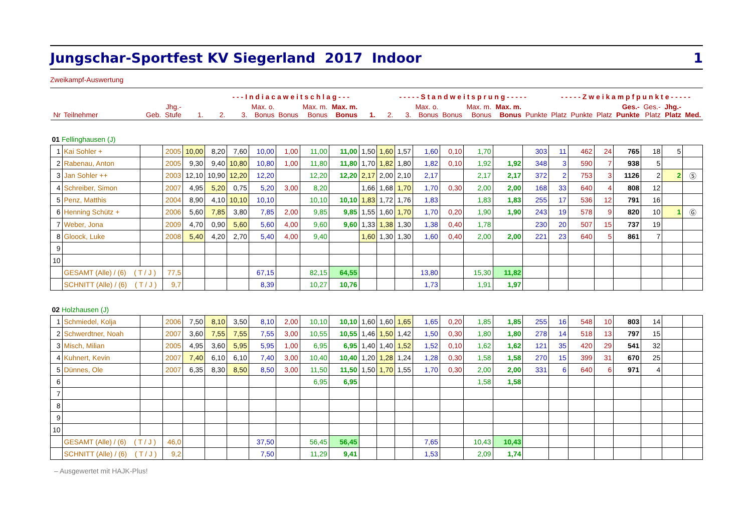Jungschar-Sportfest KV Siegerland 2017 Indoor 1
Zweikampf-Auswertung
| | | | | | - - - I n d i a c a w e i t s c h l a g - - - | | | | | | | - - - - - S t a n d w e i t s p r u n g - - - - - | | | | | | | - - - - - Z w e i k a m p f p u n k t e - - - - - | | | | | | |
| --- | --- | --- | --- | --- | --- | --- | --- | --- | --- | --- | --- | --- | --- | --- | --- | --- | --- | --- | --- | --- | --- | --- | --- | --- | --- |
| Nr | Teilnehmer | Geb. | Jhg.- Stufe | 1. | 2. | 3. | Max. o. Bonus | Bonus | Max. m. Bonus | Max. m. Bonus | 1. | 2. | 3. | Max. o. Bonus | Bonus | Max. m. Bonus | Max. m. Bonus | Punkte | Platz | Punkte | Platz | Ges.- Punkte | Ges.- Platz | Jhg.- Platz | Med. |
| 01 Fellinghausen (J) | | | | | | | | | | | | | | | | | | | | | | | | | |
| 1 | Kai Sohler + | | 2005 | 10,00 | 8,20 | 7,60 | 10,00 | 1,00 | 11,00 | 11,00 | 1,50 | 1,60 | 1,57 | 1,60 | 0,10 | 1,70 | | 303 | 11 | 462 | 24 | 765 | 18 | 5 | |
| 2 | Rabenau, Anton | | 2005 | 9,30 | 9,40 | 10,80 | 10,80 | 1,00 | 11,80 | 11,80 | 1,70 | 1,82 | 1,80 | 1,82 | 0,10 | 1,92 | 1,92 | 348 | 3 | 590 | 7 | 938 | 5 | | |
| 3 | Jan Sohler ++ | | 2003 | 12,10 | 10,90 | 12,20 | 12,20 | | 12,20 | 12,20 | 2,17 | 2,00 | 2,10 | 2,17 | | 2,17 | 2,17 | 372 | 2 | 753 | 3 | 1126 | 2 | 2 | Ⓢ |
| 4 | Schreiber, Simon | | 2007 | 4,95 | 5,20 | 0,75 | 5,20 | 3,00 | 8,20 | | 1,66 | 1,68 | 1,70 | 1,70 | 0,30 | 2,00 | 2,00 | 168 | 33 | 640 | 4 | 808 | 12 | | |
| 5 | Penz, Matthis | | 2004 | 8,90 | 4,10 | 10,10 | 10,10 | | 10,10 | 10,10 | 1,83 | 1,72 | 1,76 | 1,83 | | 1,83 | 1,83 | 255 | 17 | 536 | 12 | 791 | 16 | | |
| 6 | Henning Schütz + | | 2006 | 5,60 | 7,85 | 3,80 | 7,85 | 2,00 | 9,85 | 9,85 | 1,55 | 1,60 | 1,70 | 1,70 | 0,20 | 1,90 | 1,90 | 243 | 19 | 578 | 9 | 820 | 10 | 1 | Ⓖ |
| 7 | Weber, Jona | | 2009 | 4,70 | 0,90 | 5,60 | 5,60 | 4,00 | 9,60 | 9,60 | 1,33 | 1,38 | 1,30 | 1,38 | 0,40 | 1,78 | | 230 | 20 | 507 | 15 | 737 | 19 | | |
| 8 | Gloock, Luke | | 2008 | 5,40 | 4,20 | 2,70 | 5,40 | 4,00 | 9,40 | | 1,60 | 1,30 | 1,30 | 1,60 | 0,40 | 2,00 | 2,00 | 221 | 23 | 640 | 5 | 861 | 7 | | |
| 9 | | | | | | | | | | | | | | | | | | | | | | | | | |
| 10 | | | | | | | | | | | | | | | | | | | | | | | | | |
| | GESAMT (Alle) / (6) ( T / J ) | | 77,5 | | | | 67,15 | | 82,15 | 64,55 | | | | 13,80 | | 15,30 | 11,82 | | | | | | | | |
| | SCHNITT (Alle) / (6) ( T / J ) | | 9,7 | | | | 8,39 | | 10,27 | 10,76 | | | | 1,73 | | 1,91 | 1,97 | | | | | | | | |
| 02 Holzhausen (J) | | | | | | | | | | | | | | | | | | | | | | | | | |
| 1 | Schmiedel, Kolja | | 2006 | 7,50 | 8,10 | 3,50 | 8,10 | 2,00 | 10,10 | 10,10 | 1,60 | 1,60 | 1,65 | 1,65 | 0,20 | 1,85 | 1,85 | 255 | 16 | 548 | 10 | 803 | 14 | | |
| 2 | Schwerdtner, Noah | | 2007 | 3,60 | 7,55 | 7,55 | 7,55 | 3,00 | 10,55 | 10,55 | 1,46 | 1,50 | 1,42 | 1,50 | 0,30 | 1,80 | 1,80 | 278 | 14 | 518 | 13 | 797 | 15 | | |
| 3 | Misch, Milian | | 2005 | 4,95 | 3,60 | 5,95 | 5,95 | 1,00 | 6,95 | 6,95 | 1,40 | 1,40 | 1,52 | 1,52 | 0,10 | 1,62 | 1,62 | 121 | 35 | 420 | 29 | 541 | 32 | | |
| 4 | Kuhnert, Kevin | | 2007 | 7,40 | 6,10 | 6,10 | 7,40 | 3,00 | 10,40 | 10,40 | 1,20 | 1,28 | 1,24 | 1,28 | 0,30 | 1,58 | 1,58 | 270 | 15 | 399 | 31 | 670 | 25 | | |
| 5 | Dünnes, Ole | | 2007 | 6,35 | 8,30 | 8,50 | 8,50 | 3,00 | 11,50 | 11,50 | 1,50 | 1,70 | 1,55 | 1,70 | 0,30 | 2,00 | 2,00 | 331 | 6 | 640 | 6 | 971 | 4 | | |
| 6 | | | | | | | | | 6,95 | 6,95 | | | | | | 1,58 | 1,58 | | | | | | | | |
| 7 | | | | | | | | | | | | | | | | | | | | | | | | | |
| 8 | | | | | | | | | | | | | | | | | | | | | | | | | |
| 9 | | | | | | | | | | | | | | | | | | | | | | | | | |
| 10 | | | | | | | | | | | | | | | | | | | | | | | | | |
| | GESAMT (Alle) / (6) ( T / J ) | | 46,0 | | | | 37,50 | | 56,45 | 56,45 | | | | 7,65 | | 10,43 | 10,43 | | | | | | | | |
| | SCHNITT (Alle) / (6) ( T / J ) | | 9,2 | | | | 7,50 | | 11,29 | 9,41 | | | | 1,53 | | 2,09 | 1,74 | | | | | | | | |
– Ausgewertet mit HAJK-Plus!